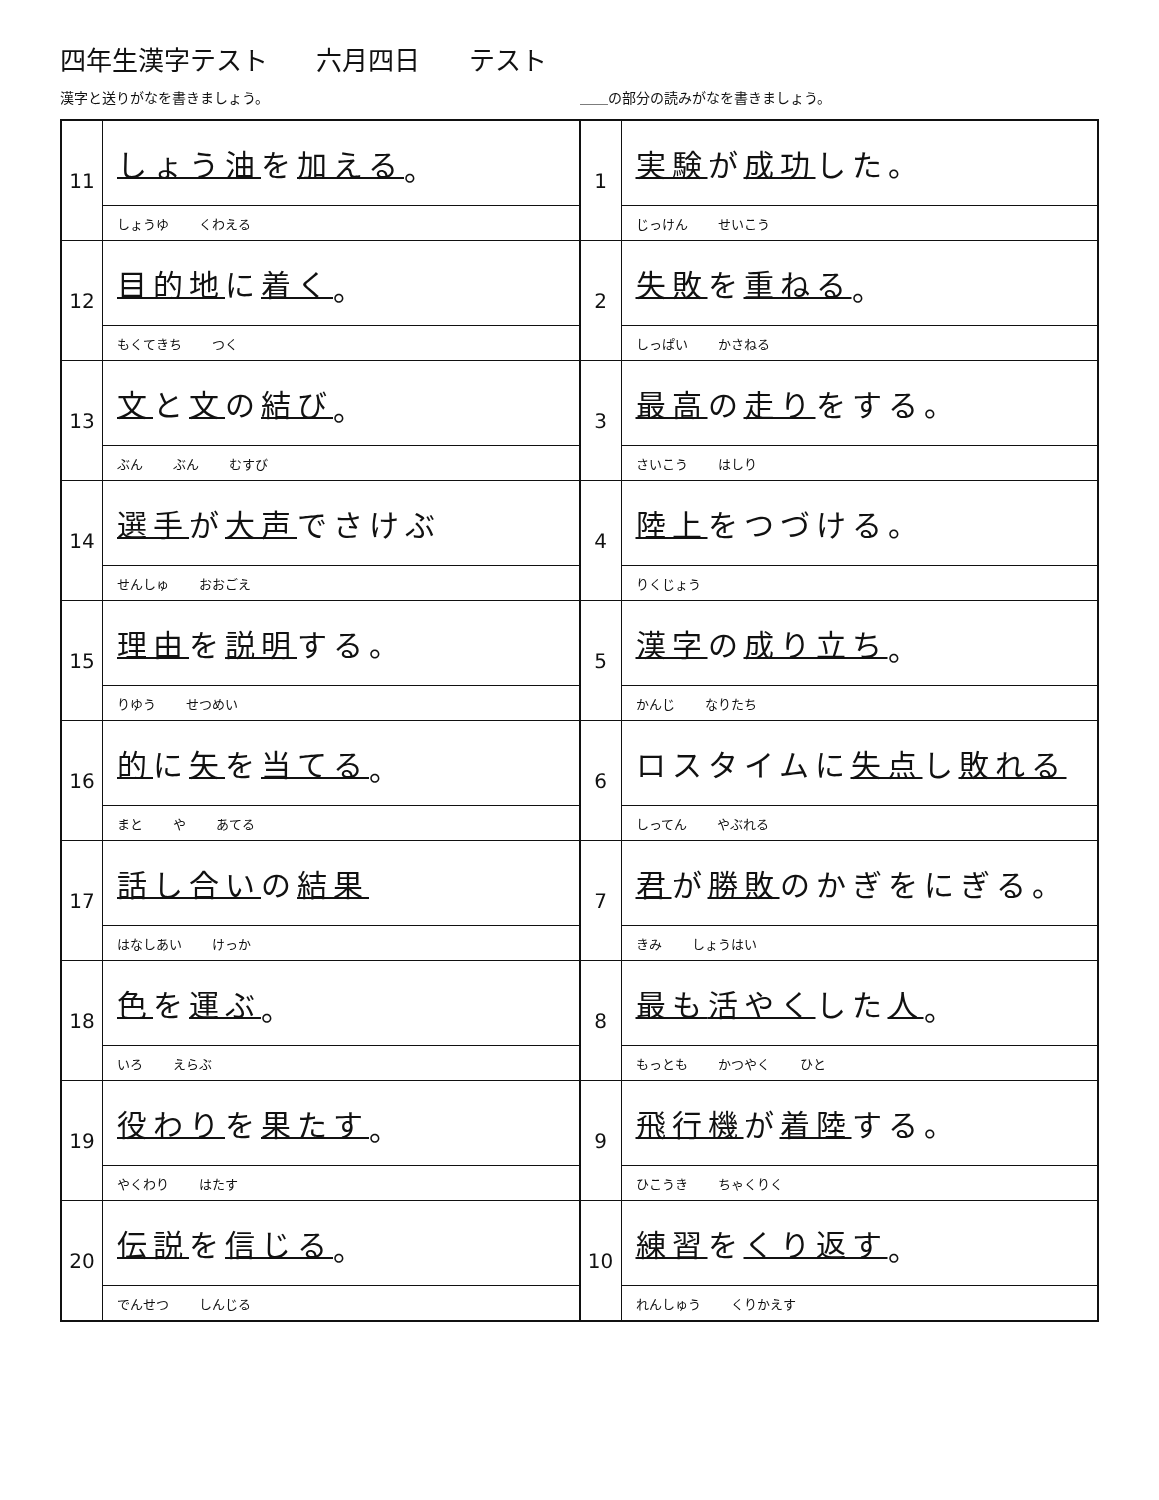四年生漢字テスト 六月四日 テスト
＿＿の部分の読みがなを書きましょう。 漢字と送りがなを書きましょう。
1
実験 が 成功 した。
じっけん せいこう
2
失敗 を 重ねる 。
しっぱい かさねる
3
最高 の 走り をする。
さいこう はしり
4
陸上 をつづける。
りくじょう
5
漢字 の 成り立ち 。
かんじ なりたち
6
ロスタイムに 失点 し 敗れる
しってん やぶれる
7
君 が 勝敗 のかぎをにぎる。
きみ しょうはい
8
最も 活やく した 人 。
もっとも かつやく ひと
9
飛行機 が 着陸 する。
ひこうき ちゃくりく
10
練習 を くり返す 。
れんしゅう くりかえす
11
しょう油 を 加える 。
しょうゆ くわえる
12
目的地 に 着く 。
もくてきち つく
13
文 と 文 の 結び 。
ぶん ぶん むすび
14
選手 が 大声 でさけぶ
せんしゅ おおごえ
15
理由 を 説明 する。
りゆう せつめい
16
的 に 矢 を 当てる 。
まと や あてる
17
話し合い の 結果
はなしあい けっか
18
色 を 運ぶ 。
いろ えらぶ
19
役わり を 果たす 。
やくわり はたす
20
伝説 を 信じる 。
でんせつ しんじる